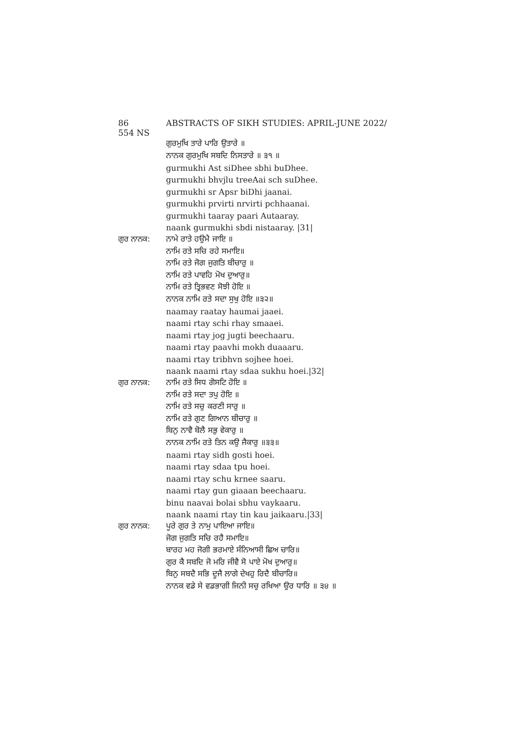86 ABSTRACTS OF SIKH STUDIES: APRIL-JUNE 2022/ 554 NS
ਗੁਰਮੁਖਿ ਤਾਰੇ ਪਾਰਿ ਉਤਾਰੇ ॥
ਨਾਨਕ ਗੁਰਮੁਖਿ ਸਬਦਿ ਨਿਸਤਾਰੇ ॥ ੩੧ ॥
gurmukhi Ast siDhee sbhi buDhee.
gurmukhi bhvjlu treeAai sch suDhee.
gurmukhi sr Apsr biDhi jaanai.
gurmukhi prvirti nrvirti pchhaanai.
gurmukhi taaray paari Autaaray.
naank gurmukhi sbdi nistaaray. |31|
ਗੁਰ ਨਾਨਕ: ਨਾਮੇ ਰਾਤੇ ਹਉਮੈ ਜਾਇ ॥
ਨਾਮਿ ਰਤੇ ਸਚਿ ਰਹੇ ਸਮਾਇ॥
ਨਾਮਿ ਰਤੇ ਜੋਗ ਜੁਗਤਿ ਬੀਚਾਰੁ ॥
ਨਾਮਿ ਰਤੇ ਪਾਵਹਿ ਮੋਖ ਦੁਆਰੁ॥
ਨਾਮਿ ਰਤੇ ਤ੍ਰਿਭਵਣ ਸੋਝੀ ਹੋਇ ॥
ਨਾਨਕ ਨਾਮਿ ਰਤੇ ਸਦਾ ਸੁਖੁ ਹੋਇ ॥੩੨॥
naamay raatay haumai jaaei.
naami rtay schi rhay smaaei.
naami rtay jog jugti beechaaru.
naami rtay paavhi mokh duaaaru.
naami rtay tribhvn sojhee hoei.
naank naami rtay sdaa sukhu hoei.|32|
ਗੁਰ ਨਾਨਕ: ਨਾਮਿ ਰਤੇ ਸਿਧ ਗੋਸਟਿ ਹੋਇ ॥
ਨਾਮਿ ਰਤੇ ਸਦਾ ਤਪੁ ਹੋਇ ॥
ਨਾਮਿ ਰਤੇ ਸਚੁ ਕਰਣੀ ਸਾਰੁ ॥
ਨਾਮਿ ਰਤੇ ਗੁਣ ਗਿਆਨ ਬੀਚਾਰੁ ॥
ਬਿਨੁ ਨਾਵੈ ਬੋਲੈ ਸਭੁ ਵੇਕਾਰੁ ॥
ਨਾਨਕ ਨਾਮਿ ਰਤੇ ਤਿਨ ਕਉ ਜੈਕਾਰੁ ॥੩੩॥
naami rtay sidh gosti hoei.
naami rtay sdaa tpu hoei.
naami rtay schu krnee saaru.
naami rtay gun giaaan beechaaru.
binu naavai bolai sbhu vaykaaru.
naank naami rtay tin kau jaikaaru.|33|
ਗੁਰ ਨਾਨਕ: ਪੂਰੇ ਗੁਰ ਤੇ ਨਾਮੁ ਪਾਇਆ ਜਾਇ॥
ਜੋਗ ਜੁਗਤਿ ਸਚਿ ਰਹੈ ਸਮਾਇ॥
ਬਾਰਹ ਮਹ ਜੋਗੀ ਭਰਮਾਏ ਸੰਨਿਆਸੀ ਛਿਅ ਚਾਰਿ॥
ਗੁਰ ਕੈ ਸਬਦਿ ਜੋ ਮਰਿ ਜੀਵੈ ਸੋ ਪਾਏ ਮੋਖ ਦੁਆਰੁ॥
ਬਿਨੁ ਸਬਦੈ ਸਭਿ ਦੂਜੈ ਲਾਗੇ ਦੇਖਹੁ ਰਿਦੈ ਬੀਚਾਰਿ॥
ਨਾਨਕ ਵਡੇ ਸੇ ਵਡਭਾਗੀ ਜਿਨੀ ਸਚੁ ਰਖਿਆ ਉਰ ਧਾਰਿ ॥ ੩੪ ॥